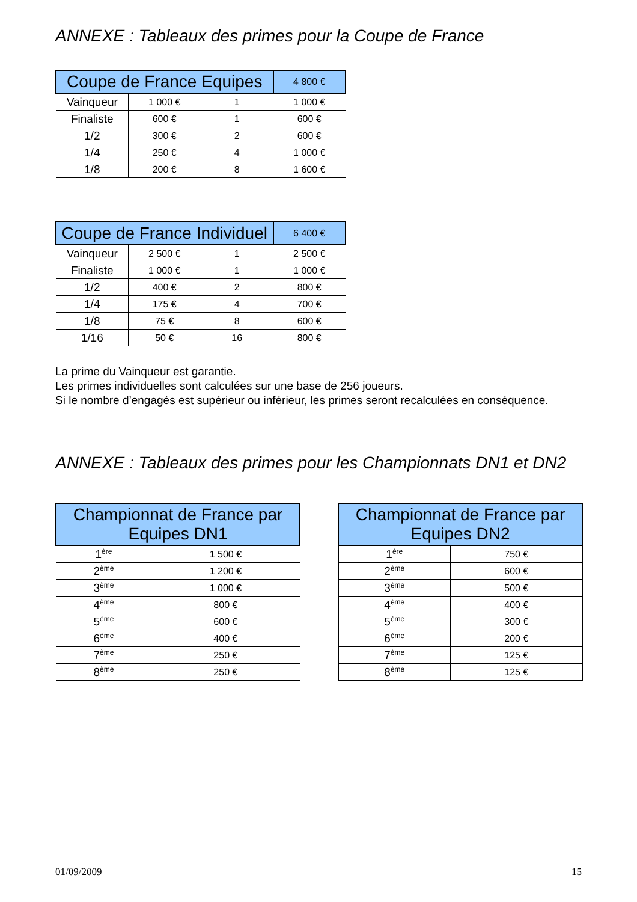ANNEXE : Tableaux des primes pour la Coupe de France
| Coupe de France Equipes | | | 4 800 € |
| --- | --- | --- | --- |
| Vainqueur | 1 000 € | 1 | 1 000 € |
| Finaliste | 600 € | 1 | 600 € |
| 1/2 | 300 € | 2 | 600 € |
| 1/4 | 250 € | 4 | 1 000 € |
| 1/8 | 200 € | 8 | 1 600 € |
| Coupe de France Individuel | | | 6 400 € |
| --- | --- | --- | --- |
| Vainqueur | 2 500 € | 1 | 2 500 € |
| Finaliste | 1 000 € | 1 | 1 000 € |
| 1/2 | 400 € | 2 | 800 € |
| 1/4 | 175 € | 4 | 700 € |
| 1/8 | 75 € | 8 | 600 € |
| 1/16 | 50 € | 16 | 800 € |
La prime du Vainqueur est garantie.
Les primes individuelles sont calculées sur une base de 256 joueurs.
Si le nombre d’engagés est supérieur ou inférieur, les primes seront recalculées en conséquence.
ANNEXE : Tableaux des primes pour les Championnats DN1 et DN2
| Championnat de France par Equipes DN1 | |
| --- | --- |
| 1<sup>ère</sup> | 1 500 € |
| 2<sup>ème</sup> | 1 200 € |
| 3<sup>ème</sup> | 1 000 € |
| 4<sup>ème</sup> | 800 € |
| 5<sup>ème</sup> | 600 € |
| 6<sup>ème</sup> | 400 € |
| 7<sup>ème</sup> | 250 € |
| 8<sup>ème</sup> | 250 € |
| Championnat de France par Equipes DN2 | |
| --- | --- |
| 1<sup>ère</sup> | 750 € |
| 2<sup>ème</sup> | 600 € |
| 3<sup>ème</sup> | 500 € |
| 4<sup>ème</sup> | 400 € |
| 5<sup>ème</sup> | 300 € |
| 6<sup>ème</sup> | 200 € |
| 7<sup>ème</sup> | 125 € |
| 8<sup>ème</sup> | 125 € |
01/09/2009 15